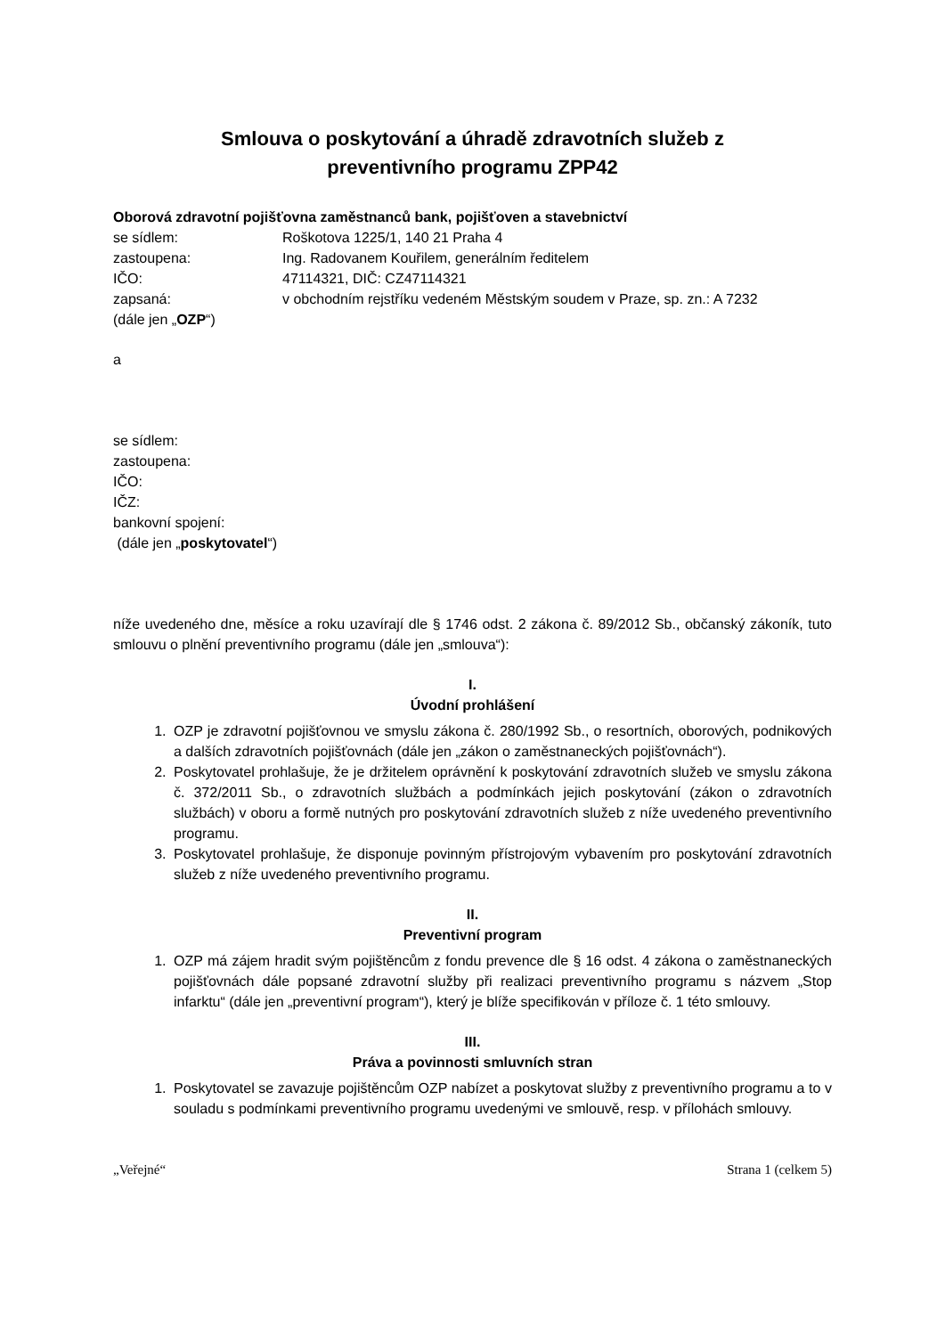Smlouva o poskytování a úhradě zdravotních služeb z
preventivního programu ZPP42
Oborová zdravotní pojišťovna zaměstnanců bank, pojišťoven a stavebnictví
se sídlem: Roškotova 1225/1, 140 21 Praha 4
zastoupena: Ing. Radovanem Kouřilem, generálním ředitelem
IČO: 47114321, DIČ: CZ47114321
zapsaná: v obchodním rejstříku vedeném Městským soudem v Praze, sp. zn.: A 7232
(dále jen „OZP“)
a
se sídlem:
zastoupena:
IČO:
IČZ:
bankovní spojení:
(dále jen „poskytovatel“)
níže uvedeného dne, měsíce a roku uzavírají dle § 1746 odst. 2 zákona č. 89/2012 Sb., občanský zákoník, tuto smlouvu o plnění preventivního programu (dále jen „smlouva“):
I.
Úvodní prohlášení
1. OZP je zdravotní pojišťovnou ve smyslu zákona č. 280/1992 Sb., o resortních, oborových, podnikových a dalších zdravotních pojišťovnách (dále jen „zákon o zaměstnaneckých pojišťovnách“).
2. Poskytovatel prohlašuje, že je držitelem oprávnění k poskytování zdravotních služeb ve smyslu zákona č. 372/2011 Sb., o zdravotních službách a podmínkách jejich poskytování (zákon o zdravotních službách) v oboru a formě nutných pro poskytování zdravotních služeb z níže uvedeného preventivního programu.
3. Poskytovatel prohlašuje, že disponuje povinným přístrojovým vybavením pro poskytování zdravotních služeb z níže uvedeného preventivního programu.
II.
Preventivní program
1. OZP má zájem hradit svým pojištěncům z fondu prevence dle § 16 odst. 4 zákona o zaměstnaneckých pojišťovnách dále popsané zdravotní služby při realizaci preventivního programu s názvem „Stop infarktu“ (dále jen „preventivní program“), který je blíže specifikován v příloze č. 1 této smlouvy.
III.
Práva a povinnosti smluvních stran
1. Poskytovatel se zavazuje pojištěncům OZP nabízet a poskytovat služby z preventivního programu a to v souladu s podmínkami preventivního programu uvedenými ve smlouvě, resp. v přílohách smlouvy.
„Veřejné“Strana 1 (celkem 5)